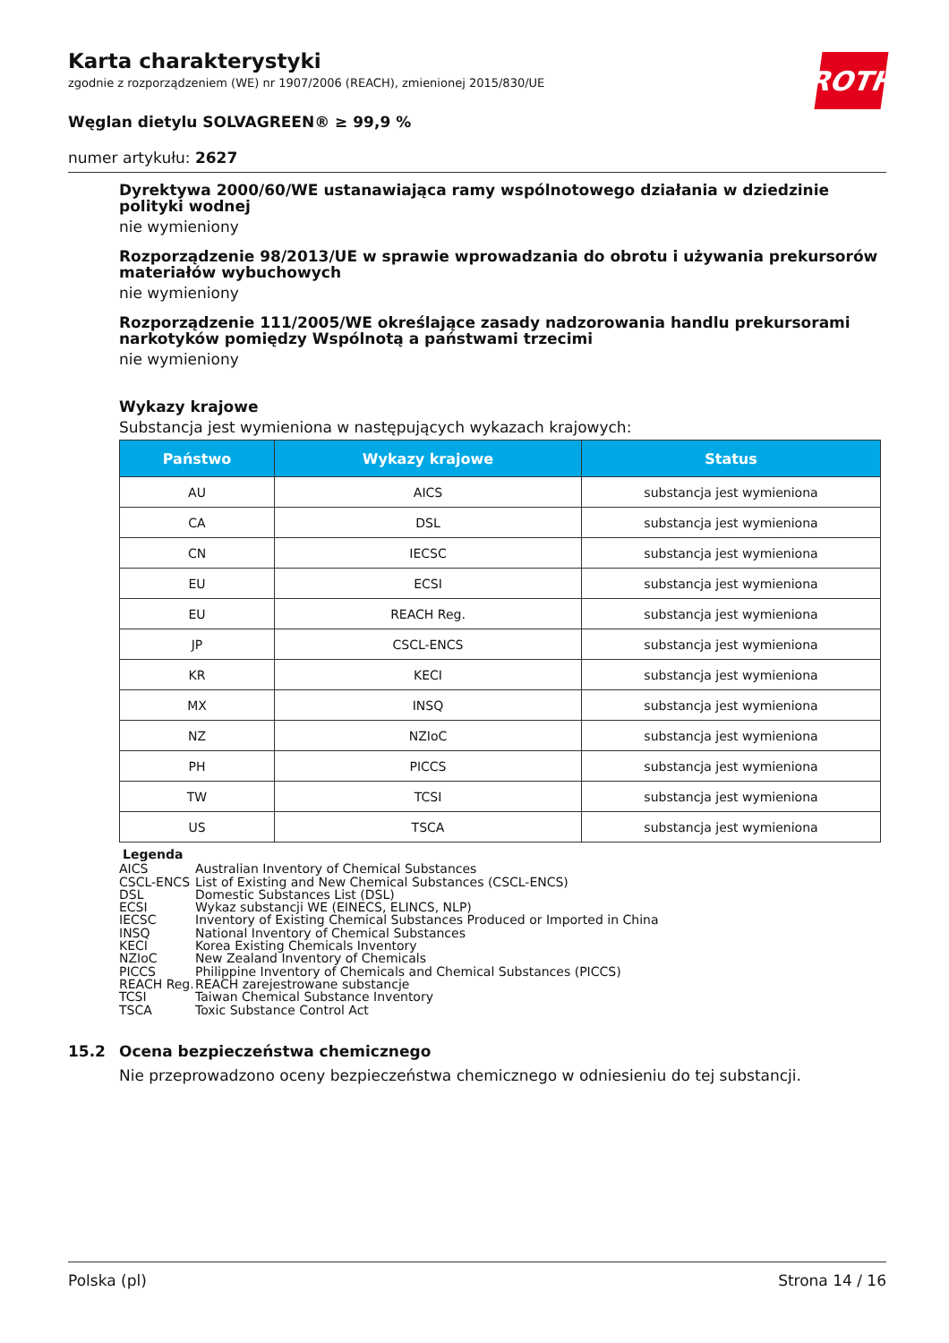Karta charakterystyki
zgodnie z rozporządzeniem (WE) nr 1907/2006 (REACH), zmienionej 2015/830/UE
ROTH
Węglan dietylu SOLVAGREEN® ≥ 99,9 %
numer artykułu: 2627
Dyrektywa 2000/60/WE ustanawiająca ramy wspólnotowego działania w dziedzinie polityki wodnej
nie wymieniony
Rozporządzenie 98/2013/UE w sprawie wprowadzania do obrotu i używania prekursorów materiałów wybuchowych
nie wymieniony
Rozporządzenie 111/2005/WE określające zasady nadzorowania handlu prekursorami narkotyków pomiędzy Wspólnotą a państwami trzecimi
nie wymieniony
Wykazy krajowe
Substancja jest wymieniona w następujących wykazach krajowych:
| Państwo | Wykazy krajowe | Status |
| --- | --- | --- |
| AU | AICS | substancja jest wymieniona |
| CA | DSL | substancja jest wymieniona |
| CN | IECSC | substancja jest wymieniona |
| EU | ECSI | substancja jest wymieniona |
| EU | REACH Reg. | substancja jest wymieniona |
| JP | CSCL-ENCS | substancja jest wymieniona |
| KR | KECI | substancja jest wymieniona |
| MX | INSQ | substancja jest wymieniona |
| NZ | NZIoC | substancja jest wymieniona |
| PH | PICCS | substancja jest wymieniona |
| TW | TCSI | substancja jest wymieniona |
| US | TSCA | substancja jest wymieniona |
Legenda
AICS Australian Inventory of Chemical Substances
CSCL-ENCS List of Existing and New Chemical Substances (CSCL-ENCS)
DSL Domestic Substances List (DSL)
ECSI Wykaz substancji WE (EINECS, ELINCS, NLP)
IECSC Inventory of Existing Chemical Substances Produced or Imported in China
INSQ National Inventory of Chemical Substances
KECI Korea Existing Chemicals Inventory
NZIoC New Zealand Inventory of Chemicals
PICCS Philippine Inventory of Chemicals and Chemical Substances (PICCS)
REACH Reg. REACH zarejestrowane substancje
TCSI Taiwan Chemical Substance Inventory
TSCA Toxic Substance Control Act
15.2 Ocena bezpieczeństwa chemicznego
Nie przeprowadzono oceny bezpieczeństwa chemicznego w odniesieniu do tej substancji.
Polska (pl) Strona 14 / 16